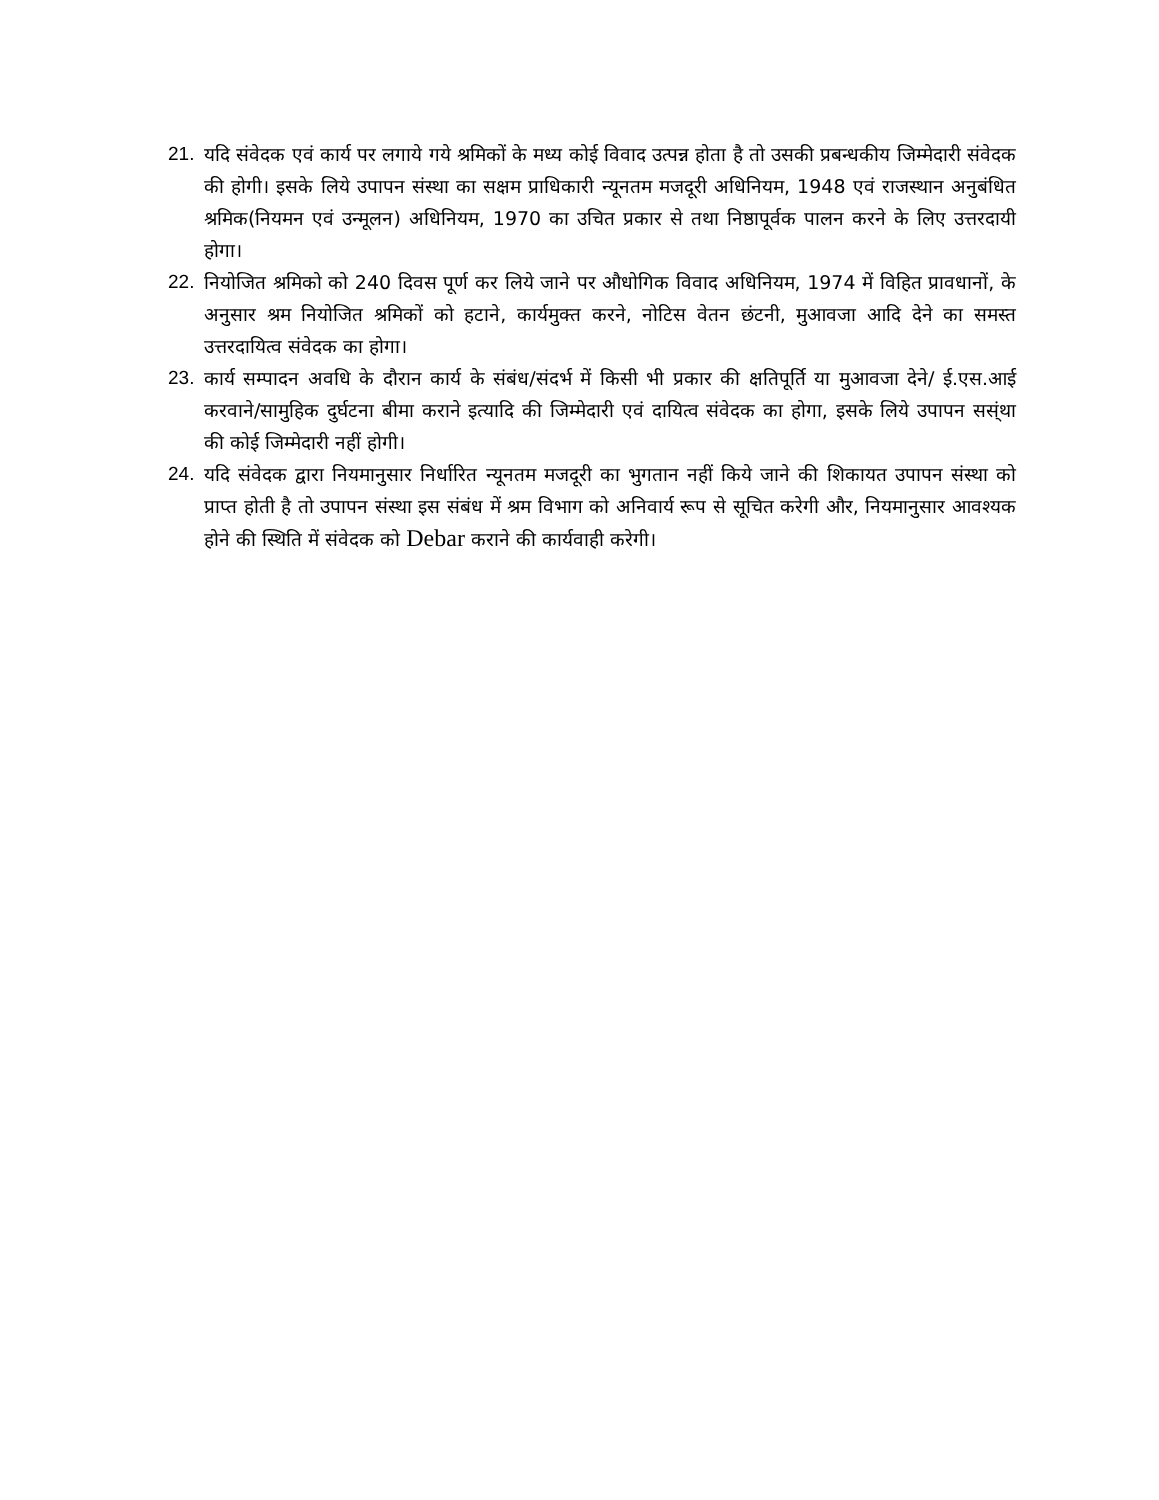21. यदि संवेदक एवं कार्य पर लगाये गये श्रमिकों के मध्य कोई विवाद उत्पन्न होता है तो उसकी प्रबन्धकीय जिम्मेदारी संवेदक की होगी। इसके लिये उपापन संस्था का सक्षम प्राधिकारी न्यूनतम मजदूरी अधिनियम, 1948 एवं राजस्थान अनुबंधित श्रमिक(नियमन एवं उन्मूलन) अधिनियम, 1970 का उचित प्रकार से तथा निष्ठापूर्वक पालन करने के लिए उत्तरदायी होगा।
22. नियोजित श्रमिको को 240 दिवस पूर्ण कर लिये जाने पर औधोगिक विवाद अधिनियम, 1974 में विहित प्रावधानों, के अनुसार श्रम नियोजित श्रमिकों को हटाने, कार्यमुक्त करने, नोटिस वेतन छंटनी, मुआवजा आदि देने का समस्त उत्तरदायित्व संवेदक का होगा।
23. कार्य सम्पादन अवधि के दौरान कार्य के संबंध/संदर्भ में किसी भी प्रकार की क्षतिपूर्ति या मुआवजा देने/ ई.एस.आई करवाने/सामुहिक दुर्घटना बीमा कराने इत्यादि की जिम्मेदारी एवं दायित्व संवेदक का होगा, इसके लिये उपापन सस्ंथा की कोई जिम्मेदारी नहीं होगी।
24. यदि संवेदक द्वारा नियमानुसार निर्धारित न्यूनतम मजदूरी का भुगतान नहीं किये जाने की शिकायत उपापन संस्था को प्राप्त होती है तो उपापन संस्था इस संबंध में श्रम विभाग को अनिवार्य रूप से सूचित करेगी और, नियमानुसार आवश्यक होने की स्थिति में संवेदक को Debar कराने की कार्यवाही करेगी।